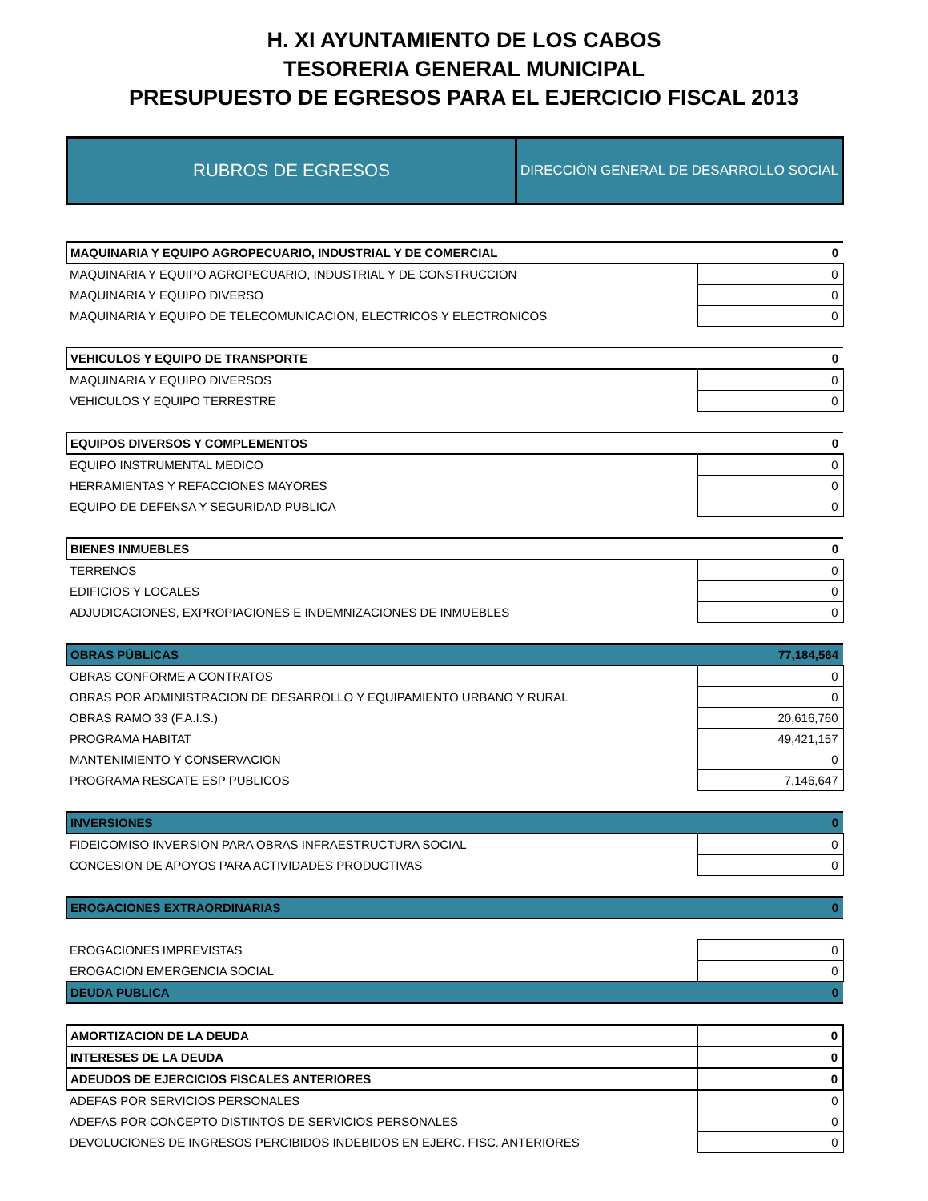H. XI AYUNTAMIENTO DE LOS CABOS
TESORERIA GENERAL MUNICIPAL
PRESUPUESTO DE EGRESOS PARA EL EJERCICIO FISCAL 2013
| RUBROS DE EGRESOS | DIRECCIÓN GENERAL DE DESARROLLO SOCIAL |
| MAQUINARIA Y EQUIPO AGROPECUARIO, INDUSTRIAL Y DE COMERCIAL | 0 |
| MAQUINARIA Y EQUIPO AGROPECUARIO, INDUSTRIAL Y DE CONSTRUCCION | 0 |
| MAQUINARIA Y EQUIPO DIVERSO | 0 |
| MAQUINARIA Y EQUIPO DE TELECOMUNICACION, ELECTRICOS Y ELECTRONICOS | 0 |
| VEHICULOS Y EQUIPO DE TRANSPORTE | 0 |
| MAQUINARIA Y EQUIPO DIVERSOS | 0 |
| VEHICULOS Y EQUIPO TERRESTRE | 0 |
| EQUIPOS DIVERSOS Y COMPLEMENTOS | 0 |
| EQUIPO INSTRUMENTAL MEDICO | 0 |
| HERRAMIENTAS Y REFACCIONES MAYORES | 0 |
| EQUIPO DE DEFENSA Y SEGURIDAD PUBLICA | 0 |
| BIENES INMUEBLES | 0 |
| TERRENOS | 0 |
| EDIFICIOS Y LOCALES | 0 |
| ADJUDICACIONES, EXPROPIACIONES E INDEMNIZACIONES DE INMUEBLES | 0 |
| OBRAS PÚBLICAS | 77,184,564 |
| OBRAS CONFORME A CONTRATOS | 0 |
| OBRAS POR ADMINISTRACION DE DESARROLLO Y EQUIPAMIENTO URBANO Y RURAL | 0 |
| OBRAS RAMO 33 (F.A.I.S.) | 20,616,760 |
| PROGRAMA HABITAT | 49,421,157 |
| MANTENIMIENTO Y CONSERVACION | 0 |
| PROGRAMA RESCATE ESP PUBLICOS | 7,146,647 |
| INVERSIONES | 0 |
| FIDEICOMISO INVERSION PARA OBRAS INFRAESTRUCTURA SOCIAL | 0 |
| CONCESION DE APOYOS PARA ACTIVIDADES PRODUCTIVAS | 0 |
| EROGACIONES EXTRAORDINARIAS | 0 |
| EROGACIONES IMPREVISTAS | 0 |
| EROGACION EMERGENCIA SOCIAL | 0 |
| DEUDA PUBLICA | 0 |
| AMORTIZACION DE LA DEUDA | 0 |
| INTERESES DE LA DEUDA | 0 |
| ADEUDOS DE EJERCICIOS FISCALES ANTERIORES | 0 |
| ADEFAS POR SERVICIOS PERSONALES | 0 |
| ADEFAS POR CONCEPTO DISTINTOS DE SERVICIOS PERSONALES | 0 |
| DEVOLUCIONES DE INGRESOS PERCIBIDOS INDEBIDOS EN EJERC. FISC. ANTERIORES | 0 |